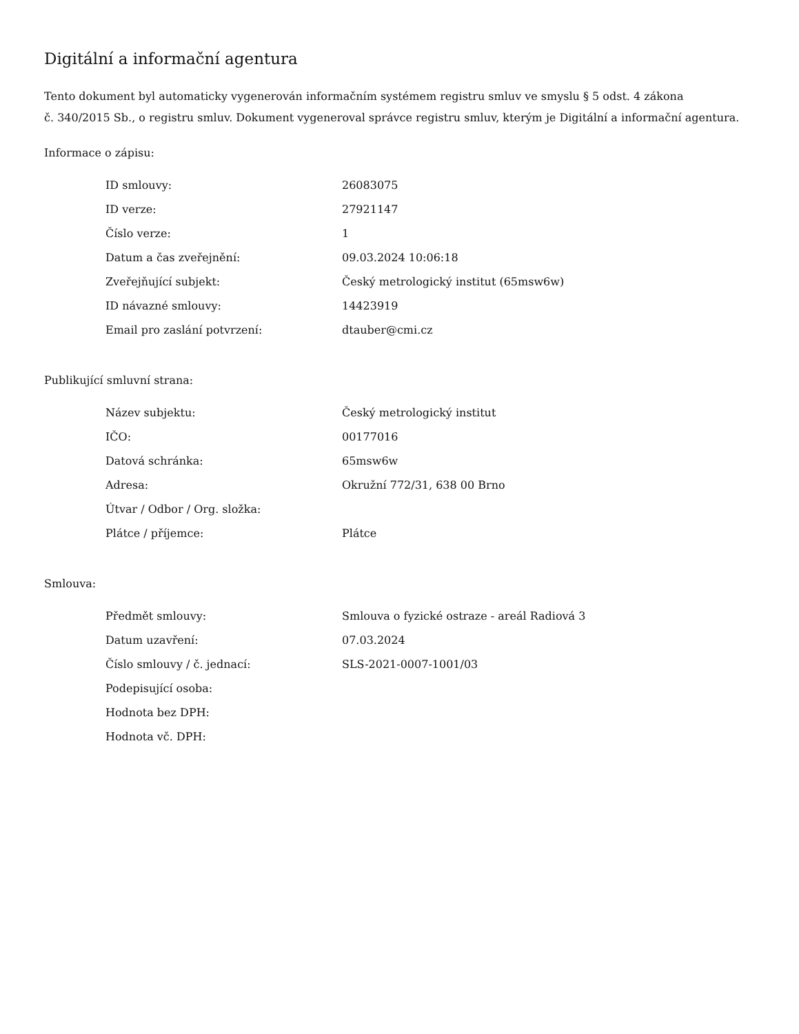Digitální a informační agentura
Tento dokument byl automaticky vygenerován informačním systémem registru smluv ve smyslu § 5 odst. 4 zákona
č. 340/2015 Sb., o registru smluv. Dokument vygeneroval správce registru smluv, kterým je Digitální a informační agentura.
Informace o zápisu:
| ID smlouvy: | 26083075 |
| ID verze: | 27921147 |
| Číslo verze: | 1 |
| Datum a čas zveřejnění: | 09.03.2024 10:06:18 |
| Zveřejňující subjekt: | Český metrologický institut (65msw6w) |
| ID návazné smlouvy: | 14423919 |
| Email pro zaslání potvrzení: | dtauber@cmi.cz |
Publikující smluvní strana:
| Název subjektu: | Český metrologický institut |
| IČO: | 00177016 |
| Datová schránka: | 65msw6w |
| Adresa: | Okružní 772/31, 638 00 Brno |
| Útvar / Odbor / Org. složka: | |
| Plátce / příjemce: | Plátce |
Smlouva:
| Předmět smlouvy: | Smlouva o fyzické ostraze - areál Radiová 3 |
| Datum uzavření: | 07.03.2024 |
| Číslo smlouvy / č. jednací: | SLS-2021-0007-1001/03 |
| Podepisující osoba: | |
| Hodnota bez DPH: | |
| Hodnota vč. DPH: | |